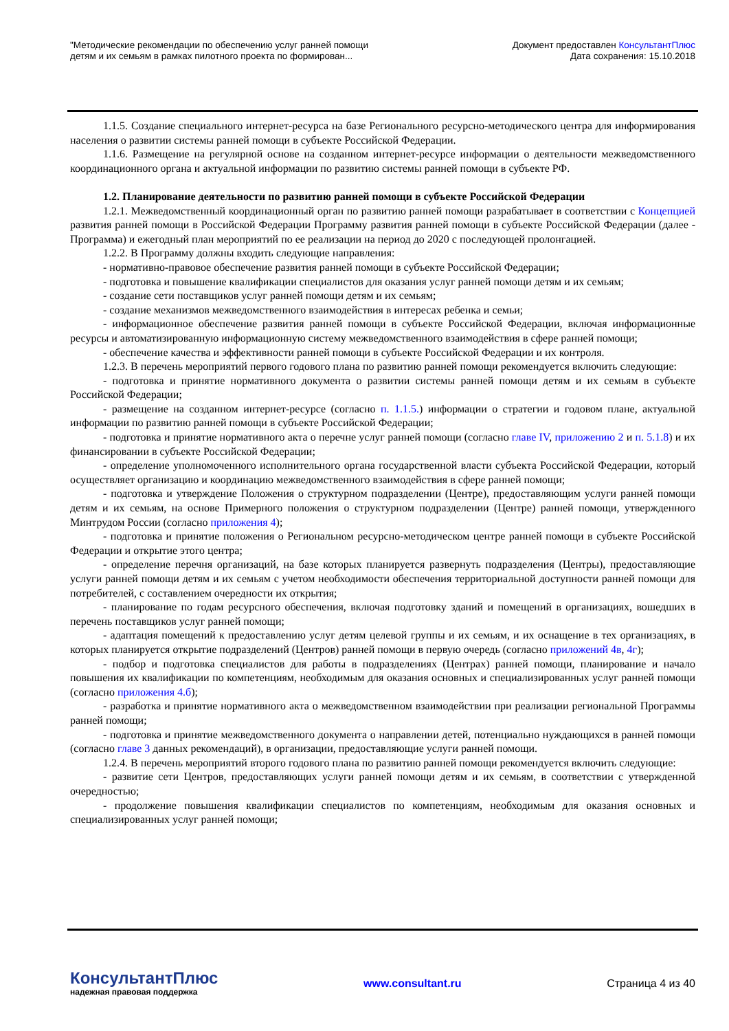"Методические рекомендации по обеспечению услуг ранней помощи
детям и их семьям в рамках пилотного проекта по формирован...
Документ предоставлен КонсультантПлюс
Дата сохранения: 15.10.2018
1.1.5. Создание специального интернет-ресурса на базе Регионального ресурсно-методического центра для информирования населения о развитии системы ранней помощи в субъекте Российской Федерации.
1.1.6. Размещение на регулярной основе на созданном интернет-ресурсе информации о деятельности межведомственного координационного органа и актуальной информации по развитию системы ранней помощи в субъекте РФ.
1.2. Планирование деятельности по развитию ранней помощи в субъекте Российской Федерации
1.2.1. Межведомственный координационный орган по развитию ранней помощи разрабатывает в соответствии с Концепцией развития ранней помощи в Российской Федерации Программу развития ранней помощи в субъекте Российской Федерации (далее - Программа) и ежегодный план мероприятий по ее реализации на период до 2020 с последующей пролонгацией.
1.2.2. В Программу должны входить следующие направления:
- нормативно-правовое обеспечение развития ранней помощи в субъекте Российской Федерации;
- подготовка и повышение квалификации специалистов для оказания услуг ранней помощи детям и их семьям;
- создание сети поставщиков услуг ранней помощи детям и их семьям;
- создание механизмов межведомственного взаимодействия в интересах ребенка и семьи;
- информационное обеспечение развития ранней помощи в субъекте Российской Федерации, включая информационные ресурсы и автоматизированную информационную систему межведомственного взаимодействия в сфере ранней помощи;
- обеспечение качества и эффективности ранней помощи в субъекте Российской Федерации и их контроля.
1.2.3. В перечень мероприятий первого годового плана по развитию ранней помощи рекомендуется включить следующие:
- подготовка и принятие нормативного документа о развитии системы ранней помощи детям и их семьям в субъекте Российской Федерации;
- размещение на созданном интернет-ресурсе (согласно п. 1.1.5.) информации о стратегии и годовом плане, актуальной информации по развитию ранней помощи в субъекте Российской Федерации;
- подготовка и принятие нормативного акта о перечне услуг ранней помощи (согласно главе IV, приложению 2 и п. 5.1.8) и их финансировании в субъекте Российской Федерации;
- определение уполномоченного исполнительного органа государственной власти субъекта Российской Федерации, который осуществляет организацию и координацию межведомственного взаимодействия в сфере ранней помощи;
- подготовка и утверждение Положения о структурном подразделении (Центре), предоставляющим услуги ранней помощи детям и их семьям, на основе Примерного положения о структурном подразделении (Центре) ранней помощи, утвержденного Минтрудом России (согласно приложения 4);
- подготовка и принятие положения о Региональном ресурсно-методическом центре ранней помощи в субъекте Российской Федерации и открытие этого центра;
- определение перечня организаций, на базе которых планируется развернуть подразделения (Центры), предоставляющие услуги ранней помощи детям и их семьям с учетом необходимости обеспечения территориальной доступности ранней помощи для потребителей, с составлением очередности их открытия;
- планирование по годам ресурсного обеспечения, включая подготовку зданий и помещений в организациях, вошедших в перечень поставщиков услуг ранней помощи;
- адаптация помещений к предоставлению услуг детям целевой группы и их семьям, и их оснащение в тех организациях, в которых планируется открытие подразделений (Центров) ранней помощи в первую очередь (согласно приложений 4в, 4г);
- подбор и подготовка специалистов для работы в подразделениях (Центрах) ранней помощи, планирование и начало повышения их квалификации по компетенциям, необходимым для оказания основных и специализированных услуг ранней помощи (согласно приложения 4.б);
- разработка и принятие нормативного акта о межведомственном взаимодействии при реализации региональной Программы ранней помощи;
- подготовка и принятие межведомственного документа о направлении детей, потенциально нуждающихся в ранней помощи (согласно главе 3 данных рекомендаций), в организации, предоставляющие услуги ранней помощи.
1.2.4. В перечень мероприятий второго годового плана по развитию ранней помощи рекомендуется включить следующие:
- развитие сети Центров, предоставляющих услуги ранней помощи детям и их семьям, в соответствии с утвержденной очередностью;
- продолжение повышения квалификации специалистов по компетенциям, необходимым для оказания основных и специализированных услуг ранней помощи;
КонсультантПлюс
надежная правовая поддержка
www.consultant.ru Страница 4 из 40